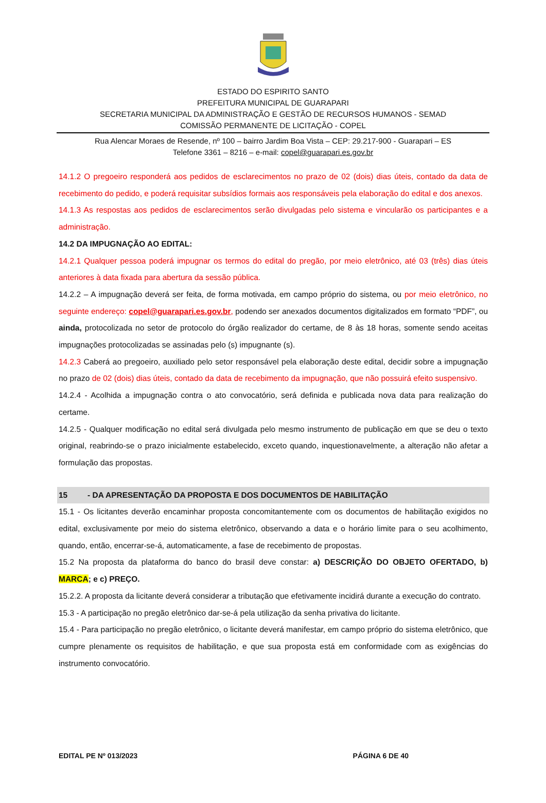ESTADO DO ESPIRITO SANTO
PREFEITURA MUNICIPAL DE GUARAPARI
SECRETARIA MUNICIPAL DA ADMINISTRAÇÃO E GESTÃO DE RECURSOS HUMANOS - SEMAD
COMISSÃO PERMANENTE DE LICITAÇÃO - COPEL
Rua Alencar Moraes de Resende, nº 100 – bairro Jardim Boa Vista – CEP: 29.217-900 - Guarapari – ES
Telefone 3361 – 8216 – e-mail: copel@guarapari.es.gov.br
14.1.2 O pregoeiro responderá aos pedidos de esclarecimentos no prazo de 02 (dois) dias úteis, contado da data de recebimento do pedido, e poderá requisitar subsídios formais aos responsáveis pela elaboração do edital e dos anexos.
14.1.3 As respostas aos pedidos de esclarecimentos serão divulgadas pelo sistema e vincularão os participantes e a administração.
14.2 DA IMPUGNAÇÃO AO EDITAL:
14.2.1 Qualquer pessoa poderá impugnar os termos do edital do pregão, por meio eletrônico, até 03 (três) dias úteis anteriores à data fixada para abertura da sessão pública.
14.2.2 – A impugnação deverá ser feita, de forma motivada, em campo próprio do sistema, ou por meio eletrônico, no seguinte endereço: copel@guarapari.es.gov.br, podendo ser anexados documentos digitalizados em formato “PDF”, ou ainda, protocolizada no setor de protocolo do órgão realizador do certame, de 8 às 18 horas, somente sendo aceitas impugnações protocolizadas se assinadas pelo (s) impugnante (s).
14.2.3 Caberá ao pregoeiro, auxiliado pelo setor responsável pela elaboração deste edital, decidir sobre a impugnação no prazo de 02 (dois) dias úteis, contado da data de recebimento da impugnação, que não possuirá efeito suspensivo.
14.2.4 - Acolhida a impugnação contra o ato convocatório, será definida e publicada nova data para realização do certame.
14.2.5 - Qualquer modificação no edital será divulgada pelo mesmo instrumento de publicação em que se deu o texto original, reabrindo-se o prazo inicialmente estabelecido, exceto quando, inquestionavelmente, a alteração não afetar a formulação das propostas.
15 - DA APRESENTAÇÃO DA PROPOSTA E DOS DOCUMENTOS DE HABILITAÇÃO
15.1 - Os licitantes deverão encaminhar proposta concomitantemente com os documentos de habilitação exigidos no edital, exclusivamente por meio do sistema eletrônico, observando a data e o horário limite para o seu acolhimento, quando, então, encerrar-se-á, automaticamente, a fase de recebimento de propostas.
15.2 Na proposta da plataforma do banco do brasil deve constar: a) DESCRIÇÃO DO OBJETO OFERTADO, b) MARCA; e c) PREÇO.
15.2.2. A proposta da licitante deverá considerar a tributação que efetivamente incidirá durante a execução do contrato.
15.3 - A participação no pregão eletrônico dar-se-á pela utilização da senha privativa do licitante.
15.4 - Para participação no pregão eletrônico, o licitante deverá manifestar, em campo próprio do sistema eletrônico, que cumpre plenamente os requisitos de habilitação, e que sua proposta está em conformidade com as exigências do instrumento convocatório.
EDITAL PE Nº 013/2023 PÁGINA 6 DE 40